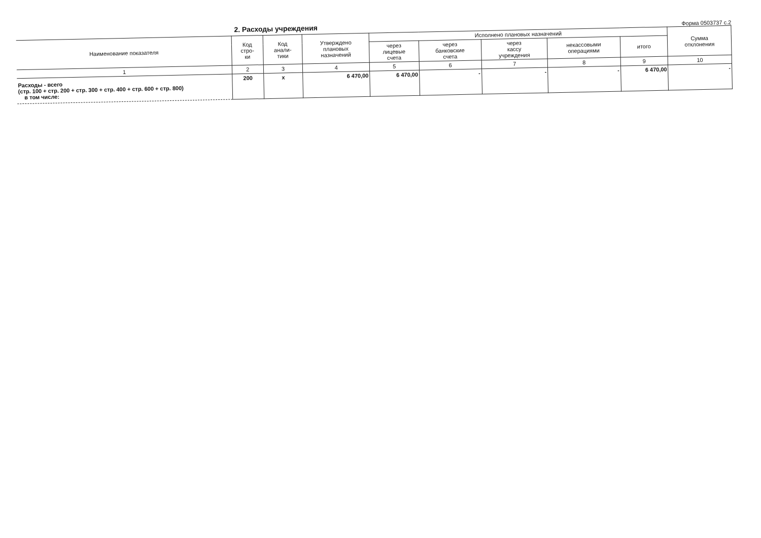2. Расходы учреждения
Форма 0503737 с.2
| Наименование показателя | Код стро- ки | Код анали- тики | Утверждено плановых назначений | Исполнено плановых назначений | | | | | Сумма отклонения |
| --- | --- | --- | --- | --- | --- | --- | --- | --- | --- |
| | | | | через лицевые счета | через банковские счета | через кассу учреждения | некассовыми операциями | итого | |
| 1 | 2 | 3 | 4 | 5 | 6 | 7 | 8 | 9 | 10 |
| Расходы - всего (стр. 100 + стр. 200 + стр. 300 + стр. 400 + стр. 600 + стр. 800) в том числе: | 200 | x | 6 470,00 | 6 470,00 | - | - | - | 6 470,00 | - |